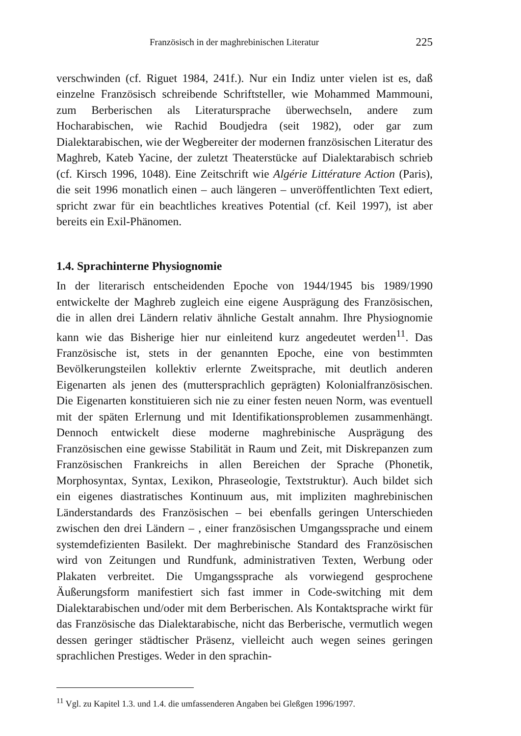Französisch in der maghrebinischen Literatur 225
verschwinden (cf. Riguet 1984, 241f.). Nur ein Indiz unter vielen ist es, daß einzelne Französisch schreibende Schriftsteller, wie Mohammed Mammouni, zum Berberischen als Literatursprache überwechseln, andere zum Hocharabischen, wie Rachid Boudjedra (seit 1982), oder gar zum Dialektarabischen, wie der Wegbereiter der modernen französischen Literatur des Maghreb, Kateb Yacine, der zuletzt Theaterstücke auf Dialektarabisch schrieb (cf. Kirsch 1996, 1048). Eine Zeitschrift wie Algérie Littérature Action (Paris), die seit 1996 monatlich einen – auch längeren – unveröffentlichten Text ediert, spricht zwar für ein beachtliches kreatives Potential (cf. Keil 1997), ist aber bereits ein Exil-Phänomen.
1.4. Sprachinterne Physiognomie
In der literarisch entscheidenden Epoche von 1944/1945 bis 1989/1990 entwickelte der Maghreb zugleich eine eigene Ausprägung des Französischen, die in allen drei Ländern relativ ähnliche Gestalt annahm. Ihre Physiognomie kann wie das Bisherige hier nur einleitend kurz angedeutet werden<sup>11</sup>. Das Französische ist, stets in der genannten Epoche, eine von bestimmten Bevölkerungsteilen kollektiv erlernte Zweitsprache, mit deutlich anderen Eigenarten als jenen des (muttersprachlich geprägten) Kolonialfranzösischen. Die Eigenarten konstituieren sich nie zu einer festen neuen Norm, was eventuell mit der späten Erlernung und mit Identifikationsproblemen zusammenhängt. Dennoch entwickelt diese moderne maghrebinische Ausprägung des Französischen eine gewisse Stabilität in Raum und Zeit, mit Diskrepanzen zum Französischen Frankreichs in allen Bereichen der Sprache (Phonetik, Morphosyntax, Syntax, Lexikon, Phraseologie, Textstruktur). Auch bildet sich ein eigenes diastratisches Kontinuum aus, mit impliziten maghrebinischen Länderstandards des Französischen – bei ebenfalls geringen Unterschieden zwischen den drei Ländern – , einer französischen Umgangssprache und einem systemdefizienten Basilekt. Der maghrebinische Standard des Französischen wird von Zeitungen und Rundfunk, administrativen Texten, Werbung oder Plakaten verbreitet. Die Umgangssprache als vorwiegend gesprochene Äußerungsform manifestiert sich fast immer in Code-switching mit dem Dialektarabischen und/oder mit dem Berberischen. Als Kontaktsprache wirkt für das Französische das Dialektarabische, nicht das Berberische, vermutlich wegen dessen geringer städtischer Präsenz, vielleicht auch wegen seines geringen sprachlichen Prestiges. Weder in den sprachin-
<sup>11</sup> Vgl. zu Kapitel 1.3. und 1.4. die umfassenderen Angaben bei Gleßgen 1996/1997.